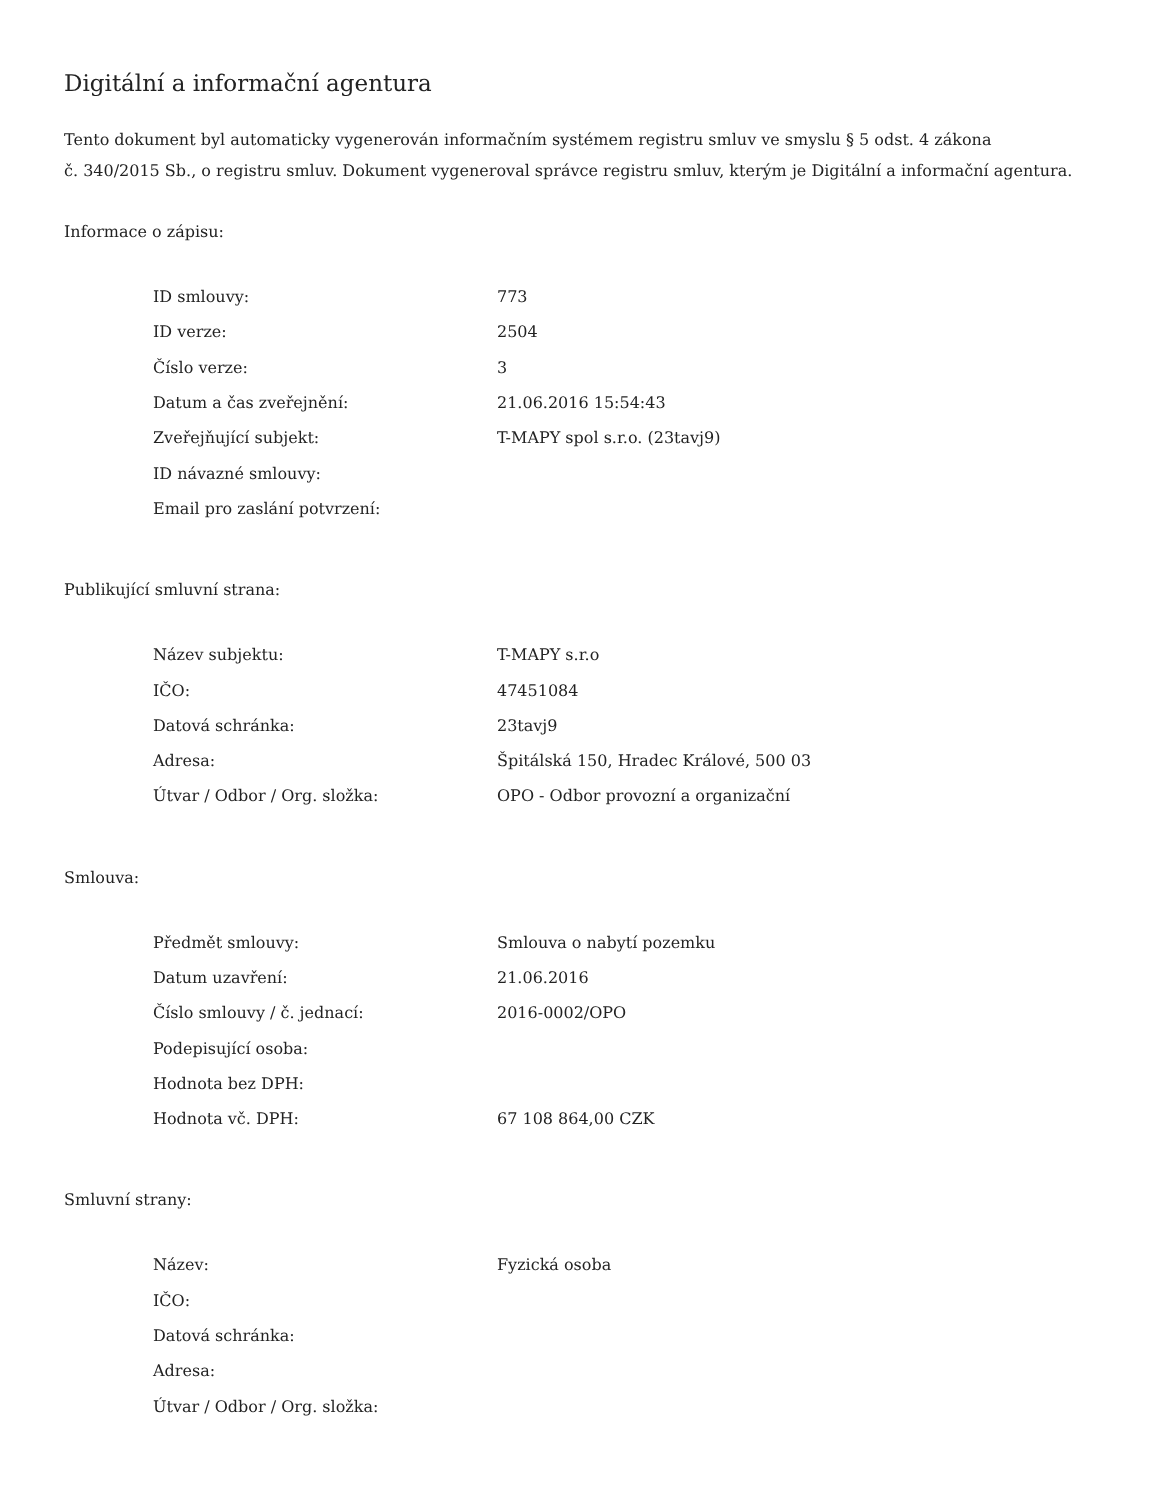Digitální a informační agentura
Tento dokument byl automaticky vygenerován informačním systémem registru smluv ve smyslu § 5 odst. 4 zákona
č. 340/2015 Sb., o registru smluv. Dokument vygeneroval správce registru smluv, kterým je Digitální a informační agentura.
Informace o zápisu:
| ID smlouvy: | 773 |
| ID verze: | 2504 |
| Číslo verze: | 3 |
| Datum a čas zveřejnění: | 21.06.2016 15:54:43 |
| Zveřejňující subjekt: | T-MAPY spol s.r.o. (23tavj9) |
| ID návazné smlouvy: | |
| Email pro zaslání potvrzení: | |
Publikující smluvní strana:
| Název subjektu: | T-MAPY s.r.o |
| IČO: | 47451084 |
| Datová schránka: | 23tavj9 |
| Adresa: | Špitálská 150, Hradec Králové, 500 03 |
| Útvar / Odbor / Org. složka: | OPO - Odbor provozní a organizační |
Smlouva:
| Předmět smlouvy: | Smlouva o nabytí pozemku |
| Datum uzavření: | 21.06.2016 |
| Číslo smlouvy / č. jednací: | 2016-0002/OPO |
| Podepisující osoba: | |
| Hodnota bez DPH: | |
| Hodnota vč. DPH: | 67 108 864,00 CZK |
Smluvní strany:
| Název: | Fyzická osoba |
| IČO: | |
| Datová schránka: | |
| Adresa: | |
| Útvar / Odbor / Org. složka: | |